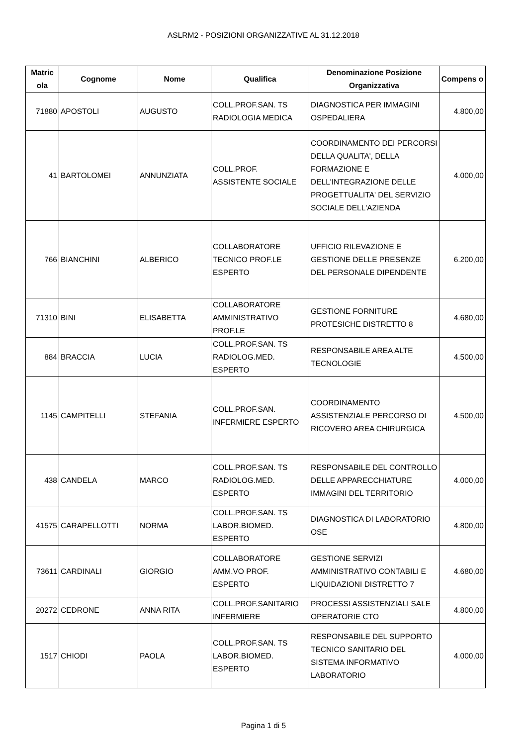ASLRM2 - POSIZIONI ORGANIZZATIVE AL 31.12.2018
| Matric ola | Cognome | Nome | Qualifica | Denominazione Posizione Organizzativa | Compens o |
| --- | --- | --- | --- | --- | --- |
| 71880 | APOSTOLI | AUGUSTO | COLL.PROF.SAN. TS RADIOLOGIA MEDICA | DIAGNOSTICA PER IMMAGINI OSPEDALIERA | 4.800,00 |
| 41 | BARTOLOMEI | ANNUNZIATA | COLL.PROF. ASSISTENTE SOCIALE | COORDINAMENTO DEI PERCORSI DELLA QUALITA', DELLA FORMAZIONE E DELL'INTEGRAZIONE DELLE PROGETTUALITA' DEL SERVIZIO SOCIALE DELL'AZIENDA | 4.000,00 |
| 766 | BIANCHINI | ALBERICO | COLLABORATORE TECNICO PROF.LE ESPERTO | UFFICIO RILEVAZIONE E GESTIONE DELLE PRESENZE DEL PERSONALE DIPENDENTE | 6.200,00 |
| 71310 | BINI | ELISABETTA | COLLABORATORE AMMINISTRATIVO PROF.LE | GESTIONE FORNITURE PROTESICHE DISTRETTO 8 | 4.680,00 |
| 884 | BRACCIA | LUCIA | COLL.PROF.SAN. TS RADIOLOG.MED. ESPERTO | RESPONSABILE AREA ALTE TECNOLOGIE | 4.500,00 |
| 1145 | CAMPITELLI | STEFANIA | COLL.PROF.SAN. INFERMIERE ESPERTO | COORDINAMENTO ASSISTENZIALE PERCORSO DI RICOVERO AREA CHIRURGICA | 4.500,00 |
| 438 | CANDELA | MARCO | COLL.PROF.SAN. TS RADIOLOG.MED. ESPERTO | RESPONSABILE DEL CONTROLLO DELLE APPARECCHIATURE IMMAGINI DEL TERRITORIO | 4.000,00 |
| 41575 | CARAPELLOTTI | NORMA | COLL.PROF.SAN. TS LABOR.BIOMED. ESPERTO | DIAGNOSTICA DI LABORATORIO OSE | 4.800,00 |
| 73611 | CARDINALI | GIORGIO | COLLABORATORE AMM.VO PROF. ESPERTO | GESTIONE SERVIZI AMMINISTRATIVO CONTABILI E LIQUIDAZIONI DISTRETTO 7 | 4.680,00 |
| 20272 | CEDRONE | ANNA RITA | COLL.PROF.SANITARIO INFERMIERE | PROCESSI ASSISTENZIALI SALE OPERATORIE CTO | 4.800,00 |
| 1517 | CHIODI | PAOLA | COLL.PROF.SAN. TS LABOR.BIOMED. ESPERTO | RESPONSABILE DEL SUPPORTO TECNICO SANITARIO DEL SISTEMA INFORMATIVO LABORATORIO | 4.000,00 |
Pagina 1 di 5